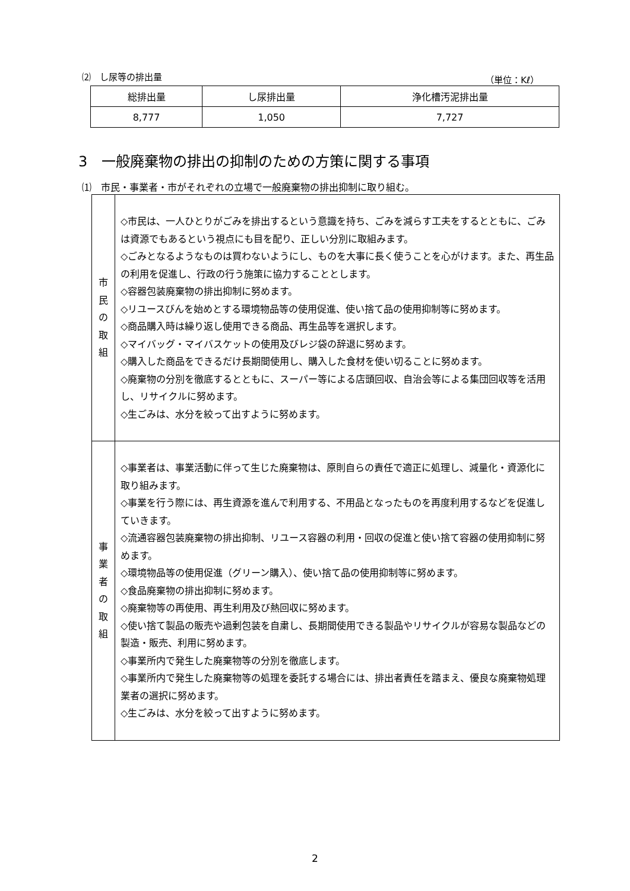⑵　し尿等の排出量 （単位：Kℓ）
| 総排出量 | し尿排出量 | 浄化槽汚泥排出量 |
| --- | --- | --- |
| 8,777 | 1,050 | 7,727 |
3　一般廃棄物の排出の抑制のための方策に関する事項
⑴　市民・事業者・市がそれぞれの立場で一般廃棄物の排出抑制に取り組む。
| 市 民 の 取 組 | ◇市民は、一人ひとりがごみを排出するという意識を持ち、ごみを減らす工夫をするとともに、ごみは資源でもあるという視点にも目を配り、正しい分別に取組みます。 ◇ごみとなるようなものは買わないようにし、ものを大事に長く使うことを心がけます。また、再生品の利用を促進し、行政の行う施策に協力することとします。 ◇容器包装廃棄物の排出抑制に努めます。 ◇リユースびんを始めとする環境物品等の使用促進、使い捨て品の使用抑制等に努めます。 ◇商品購入時は繰り返し使用できる商品、再生品等を選択します。 ◇マイバッグ・マイバスケットの使用及びレジ袋の辞退に努めます。 ◇購入した商品をできるだけ長期間使用し、購入した食材を使い切ることに努めます。 ◇廃棄物の分別を徹底するとともに、スーパー等による店頭回収、自治会等による集団回収等を活用し、リサイクルに努めます。 ◇生ごみは、水分を絞って出すように努めます。 |
| 事 業 者 の 取 組 | ◇事業者は、事業活動に伴って生じた廃棄物は、原則自らの責任で適正に処理し、減量化・資源化に取り組みます。 ◇事業を行う際には、再生資源を進んで利用する、不用品となったものを再度利用するなどを促進していきます。 ◇流通容器包装廃棄物の排出抑制、リユース容器の利用・回収の促進と使い捨て容器の使用抑制に努めます。 ◇環境物品等の使用促進（グリーン購入）、使い捨て品の使用抑制等に努めます。 ◇食品廃棄物の排出抑制に努めます。 ◇廃棄物等の再使用、再生利用及び熱回収に努めます。 ◇使い捨て製品の販売や過剰包装を自粛し、長期間使用できる製品やリサイクルが容易な製品などの製造・販売、利用に努めます。 ◇事業所内で発生した廃棄物等の分別を徹底します。 ◇事業所内で発生した廃棄物等の処理を委託する場合には、排出者責任を踏まえ、優良な廃棄物処理業者の選択に努めます。 ◇生ごみは、水分を絞って出すように努めます。 |
2